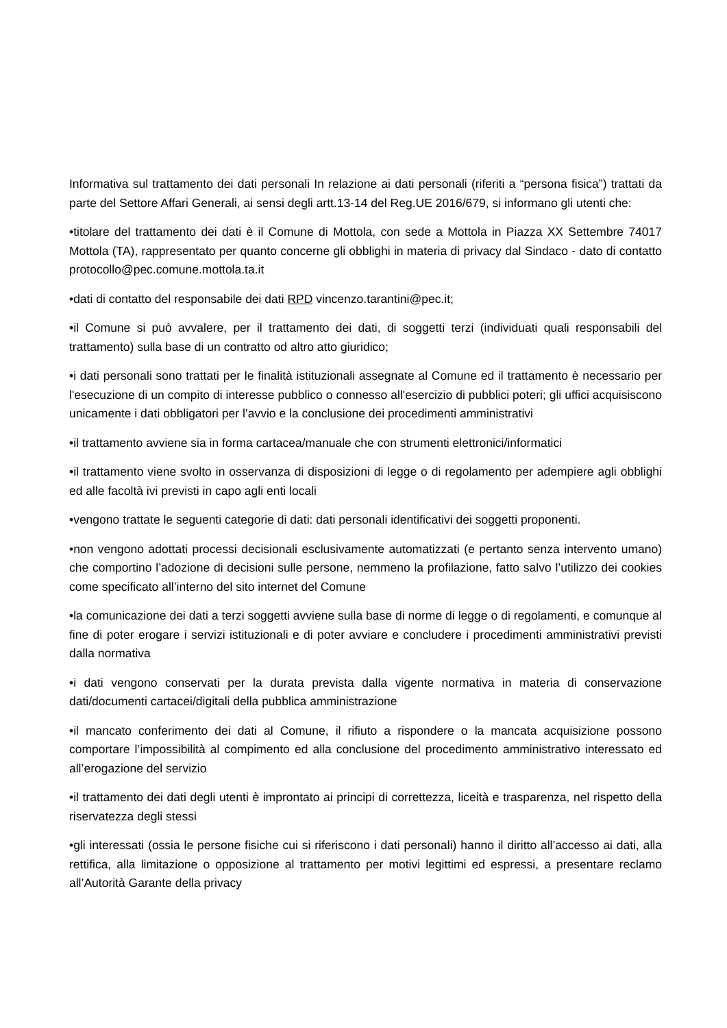Informativa sul trattamento dei dati personali In relazione ai dati personali (riferiti a “persona fisica”) trattati da parte del Settore Affari Generali, ai sensi degli artt.13-14 del Reg.UE 2016/679, si informano gli utenti che:
•titolare del trattamento dei dati è il Comune di Mottola, con sede a Mottola in Piazza XX Settembre 74017 Mottola (TA), rappresentato per quanto concerne gli obblighi in materia di privacy dal Sindaco - dato di contatto protocollo@pec.comune.mottola.ta.it
•dati di contatto del responsabile dei dati RPD vincenzo.tarantini@pec.it;
•il Comune si può avvalere, per il trattamento dei dati, di soggetti terzi (individuati quali responsabili del trattamento) sulla base di un contratto od altro atto giuridico;
•i dati personali sono trattati per le finalità istituzionali assegnate al Comune ed il trattamento è necessario per l'esecuzione di un compito di interesse pubblico o connesso all'esercizio di pubblici poteri; gli uffici acquisiscono unicamente i dati obbligatori per l’avvio e la conclusione dei procedimenti amministrativi
•il trattamento avviene sia in forma cartacea/manuale che con strumenti elettronici/informatici
•il trattamento viene svolto in osservanza di disposizioni di legge o di regolamento per adempiere agli obblighi ed alle facoltà ivi previsti in capo agli enti locali
•vengono trattate le seguenti categorie di dati: dati personali identificativi dei soggetti proponenti.
•non vengono adottati processi decisionali esclusivamente automatizzati (e pertanto senza intervento umano) che comportino l’adozione di decisioni sulle persone, nemmeno la profilazione, fatto salvo l’utilizzo dei cookies come specificato all’interno del sito internet del Comune
•la comunicazione dei dati a terzi soggetti avviene sulla base di norme di legge o di regolamenti, e comunque al fine di poter erogare i servizi istituzionali e di poter avviare e concludere i procedimenti amministrativi previsti dalla normativa
•i dati vengono conservati per la durata prevista dalla vigente normativa in materia di conservazione dati/documenti cartacei/digitali della pubblica amministrazione
•il mancato conferimento dei dati al Comune, il rifiuto a rispondere o la mancata acquisizione possono comportare l’impossibilità al compimento ed alla conclusione del procedimento amministrativo interessato ed all’erogazione del servizio
•il trattamento dei dati degli utenti è improntato ai principi di correttezza, liceità e trasparenza, nel rispetto della riservatezza degli stessi
•gli interessati (ossia le persone fisiche cui si riferiscono i dati personali) hanno il diritto all’accesso ai dati, alla rettifica, alla limitazione o opposizione al trattamento per motivi legittimi ed espressi, a presentare reclamo all’Autorità Garante della privacy